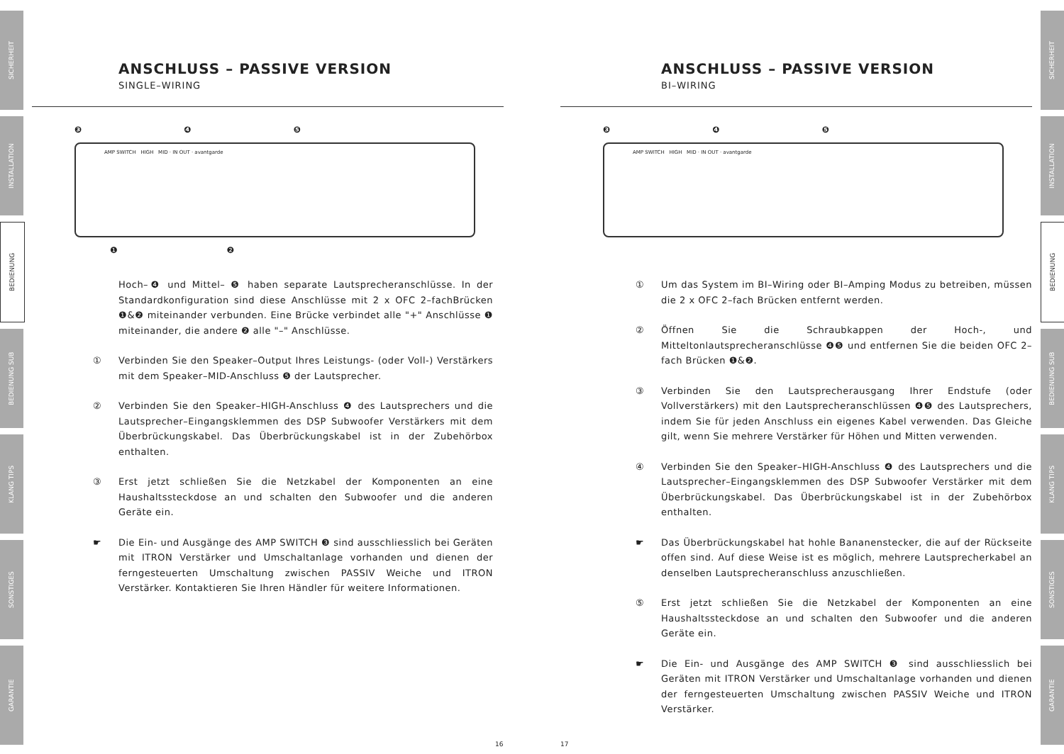SICHERHEIT
INSTALLATION
BEDIENUNG
BEDIENUNG SUB
KLANG TIPS
SONSTIGES
GARANTIE
SICHERHEIT
INSTALLATION
BEDIENUNG
BEDIENUNG SUB
KLANG TIPS
SONSTIGES
GARANTIE
ANSCHLUSS – PASSIVE VERSION
SINGLE–WIRING
❸ ❹ ❺
AMP SWITCH HIGH MID · IN OUT · avantgarde
❶ ❷
Hoch–❹ und Mittel– ❺ haben separate Lautsprecheranschlüsse. In der Standardkonfiguration sind diese Anschlüsse mit 2 x OFC 2–fachBrücken ❶&❷ miteinander verbunden. Eine Brücke verbindet alle "+" Anschlüsse ❶ miteinander, die andere ❷ alle "–" Anschlüsse.
① Verbinden Sie den Speaker–Output Ihres Leistungs- (oder Voll-) Verstärkers mit dem Speaker–MID-Anschluss ❺ der Lautsprecher.
② Verbinden Sie den Speaker–HIGH-Anschluss ❹ des Lautsprechers und die Lautsprecher–Eingangsklemmen des DSP Subwoofer Verstärkers mit dem Überbrückungskabel. Das Überbrückungskabel ist in der Zubehörbox enthalten.
③ Erst jetzt schließen Sie die Netzkabel der Komponenten an eine Haushaltssteckdose an und schalten den Subwoofer und die anderen Geräte ein.
☛ Die Ein- und Ausgänge des AMP SWITCH ❸ sind ausschliesslich bei Geräten mit ITRON Verstärker und Umschaltanlage vorhanden und dienen der ferngesteuerten Umschaltung zwischen PASSIV Weiche und ITRON Verstärker. Kontaktieren Sie Ihren Händler für weitere Informationen.
16 17
ANSCHLUSS – PASSIVE VERSION
BI–WIRING
❸ ❹ ❺
AMP SWITCH HIGH MID · IN OUT · avantgarde
① Um das System im BI–Wiring oder BI–Amping Modus zu betreiben, müssen die 2 x OFC 2–fach Brücken entfernt werden.
② Öffnen Sie die Schraubkappen der Hoch-, und Mitteltonlautsprecheranschlüsse ❹❺ und entfernen Sie die beiden OFC 2–fach Brücken ❶&❷.
③ Verbinden Sie den Lautsprecherausgang Ihrer Endstufe (oder Vollverstärkers) mit den Lautsprecheranschlüssen ❹❺ des Lautsprechers, indem Sie für jeden Anschluss ein eigenes Kabel verwenden. Das Gleiche gilt, wenn Sie mehrere Verstärker für Höhen und Mitten verwenden.
④ Verbinden Sie den Speaker–HIGH-Anschluss ❹ des Lautsprechers und die Lautsprecher–Eingangsklemmen des DSP Subwoofer Verstärker mit dem Überbrückungskabel. Das Überbrückungskabel ist in der Zubehörbox enthalten.
☛ Das Überbrückungskabel hat hohle Bananenstecker, die auf der Rückseite offen sind. Auf diese Weise ist es möglich, mehrere Lautsprecherkabel an denselben Lautsprecheranschluss anzuschließen.
⑤ Erst jetzt schließen Sie die Netzkabel der Komponenten an eine Haushaltssteckdose an und schalten den Subwoofer und die anderen Geräte ein.
☛ Die Ein- und Ausgänge des AMP SWITCH ❸ sind ausschliesslich bei Geräten mit ITRON Verstärker und Umschaltanlage vorhanden und dienen der ferngesteuerten Umschaltung zwischen PASSIV Weiche und ITRON Verstärker.